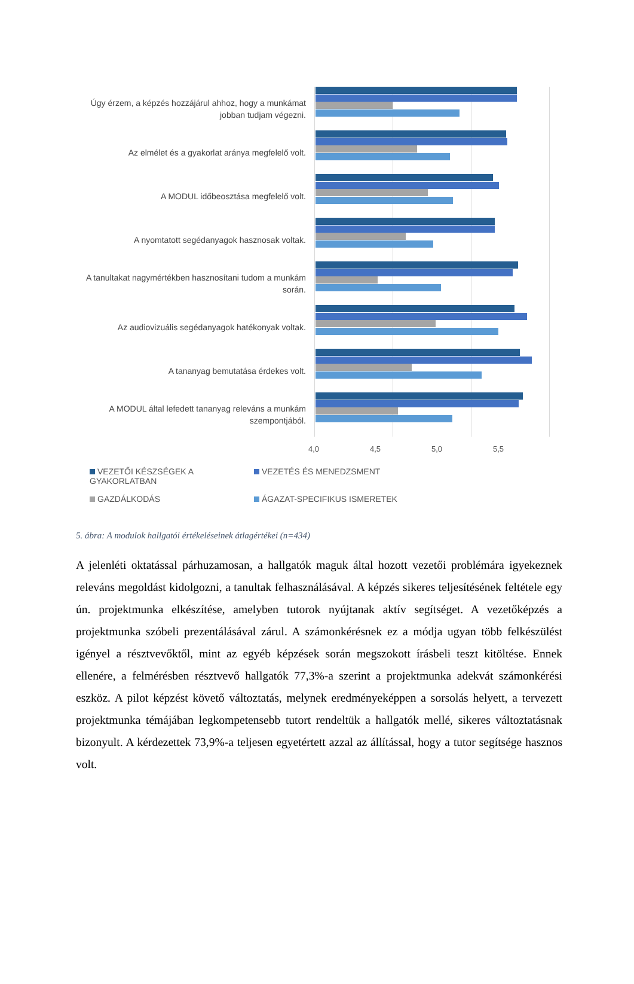Úgy érzem, a képzés hozzájárul ahhoz, hogy a munkámat jobban tudjam végezni.
Az elmélet és a gyakorlat aránya megfelelő volt.
A MODUL időbeosztása megfelelő volt.
A nyomtatott segédanyagok hasznosak voltak.
A tanultakat nagymértékben hasznosítani tudom a munkám során.
Az audiovizuális segédanyagok hatékonyak voltak.
A tananyag bemutatása érdekes volt.
A MODUL által lefedett tananyag releváns a munkám szempontjából.
4,0 4,5 5,0 5,5
VEZETŐI KÉSZSÉGEK A GYAKORLATBAN
VEZETÉS ÉS MENEDZSMENT
GAZDÁLKODÁS
ÁGAZAT-SPECIFIKUS ISMERETEK
5. ábra: A modulok hallgatói értékeléseinek átlagértékei (n=434)
A jelenléti oktatással párhuzamosan, a hallgatók maguk által hozott vezetői problémára igyekeznek releváns megoldást kidolgozni, a tanultak felhasználásával. A képzés sikeres teljesítésének feltétele egy ún. projektmunka elkészítése, amelyben tutorok nyújtanak aktív segítséget. A vezetőképzés a projektmunka szóbeli prezentálásával zárul. A számonkérésnek ez a módja ugyan több felkészülést igényel a résztvevőktől, mint az egyéb képzések során megszokott írásbeli teszt kitöltése. Ennek ellenére, a felmérésben résztvevő hallgatók 77,3%-a szerint a projektmunka adekvát számonkérési eszköz. A pilot képzést követő változtatás, melynek eredményeképpen a sorsolás helyett, a tervezett projektmunka témájában legkompetensebb tutort rendeltük a hallgatók mellé, sikeres változtatásnak bizonyult. A kérdezettek 73,9%-a teljesen egyetértett azzal az állítással, hogy a tutor segítsége hasznos volt.